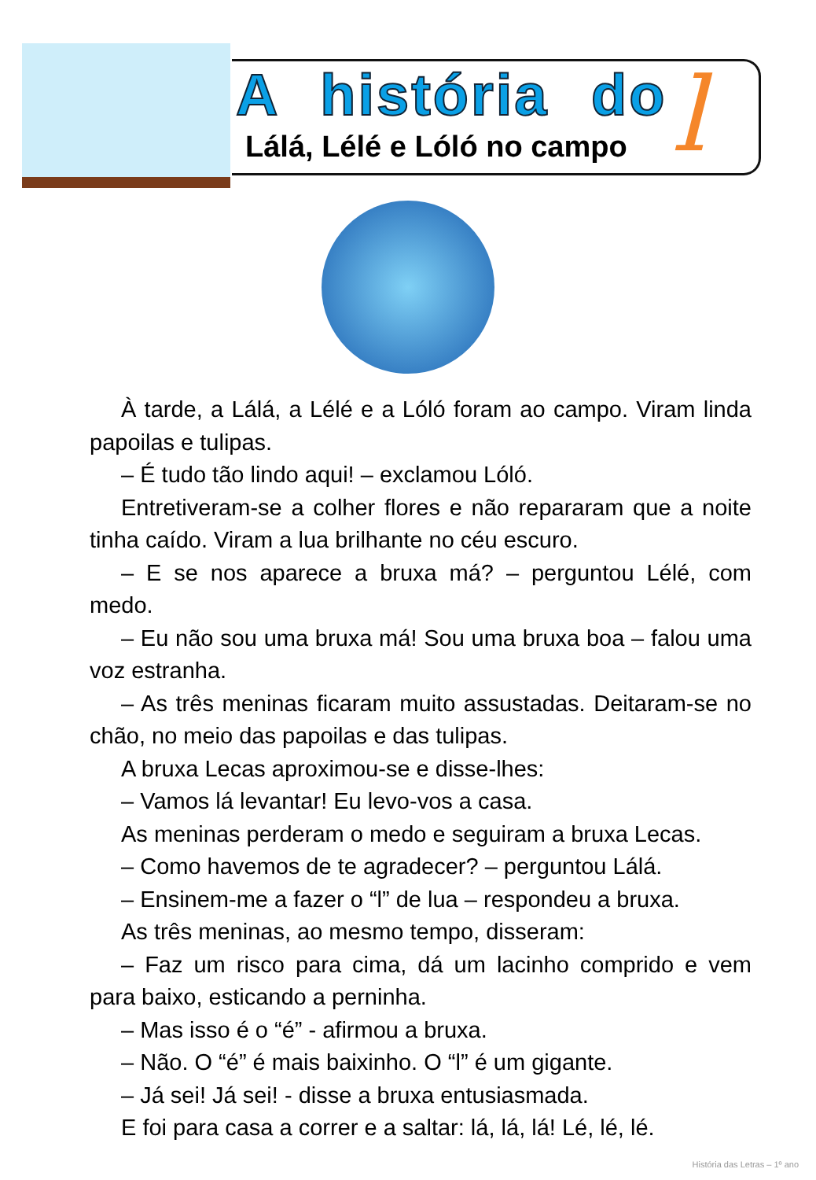A história do
Lálá, Lélé e Lóló no campo l
À tarde, a Lálá, a Lélé e a Lóló foram ao campo. Viram linda papoilas e tulipas.
– É tudo tão lindo aqui! – exclamou Lóló.
Entretiveram-se a colher flores e não repararam que a noite tinha caído. Viram a lua brilhante no céu escuro.
– E se nos aparece a bruxa má? – perguntou Lélé, com medo.
– Eu não sou uma bruxa má! Sou uma bruxa boa – falou uma voz estranha.
– As três meninas ficaram muito assustadas. Deitaram-se no chão, no meio das papoilas e das tulipas.
A bruxa Lecas aproximou-se e disse-lhes:
– Vamos lá levantar! Eu levo-vos a casa.
As meninas perderam o medo e seguiram a bruxa Lecas.
– Como havemos de te agradecer? – perguntou Lálá.
– Ensinem-me a fazer o “l” de lua – respondeu a bruxa.
As três meninas, ao mesmo tempo, disseram:
– Faz um risco para cima, dá um lacinho comprido e vem para baixo, esticando a perninha.
– Mas isso é o “é” - afirmou a bruxa.
– Não. O “é” é mais baixinho. O “l” é um gigante.
– Já sei! Já sei! - disse a bruxa entusiasmada.
E foi para casa a correr e a saltar: lá, lá, lá! Lé, lé, lé.
História das Letras – 1º ano